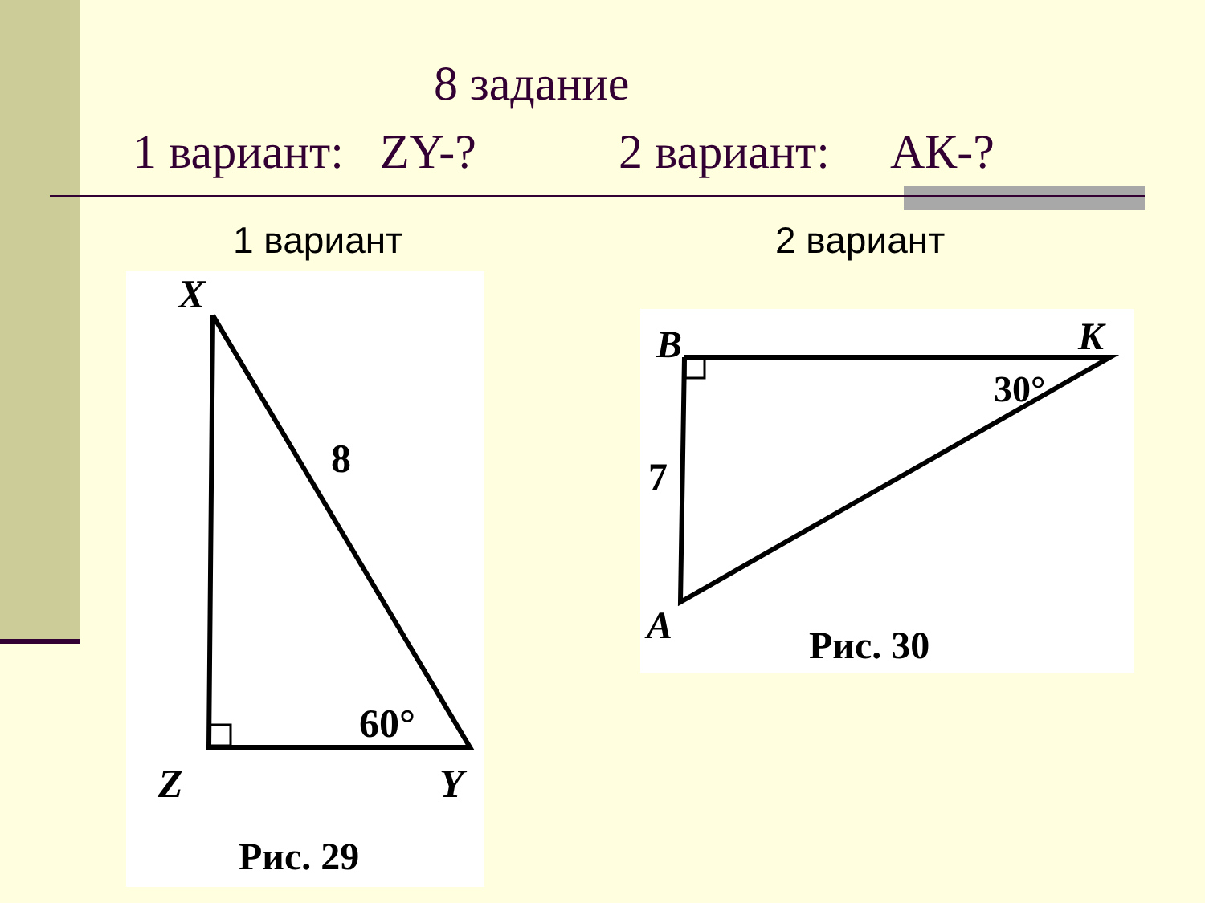8 задание
1 вариант: ZY-? 2 вариант: АК-?
1 вариант 2 вариант
X
8
60°
Z
Y
Рис. 29
B
K
30°
7
A
Рис. 30